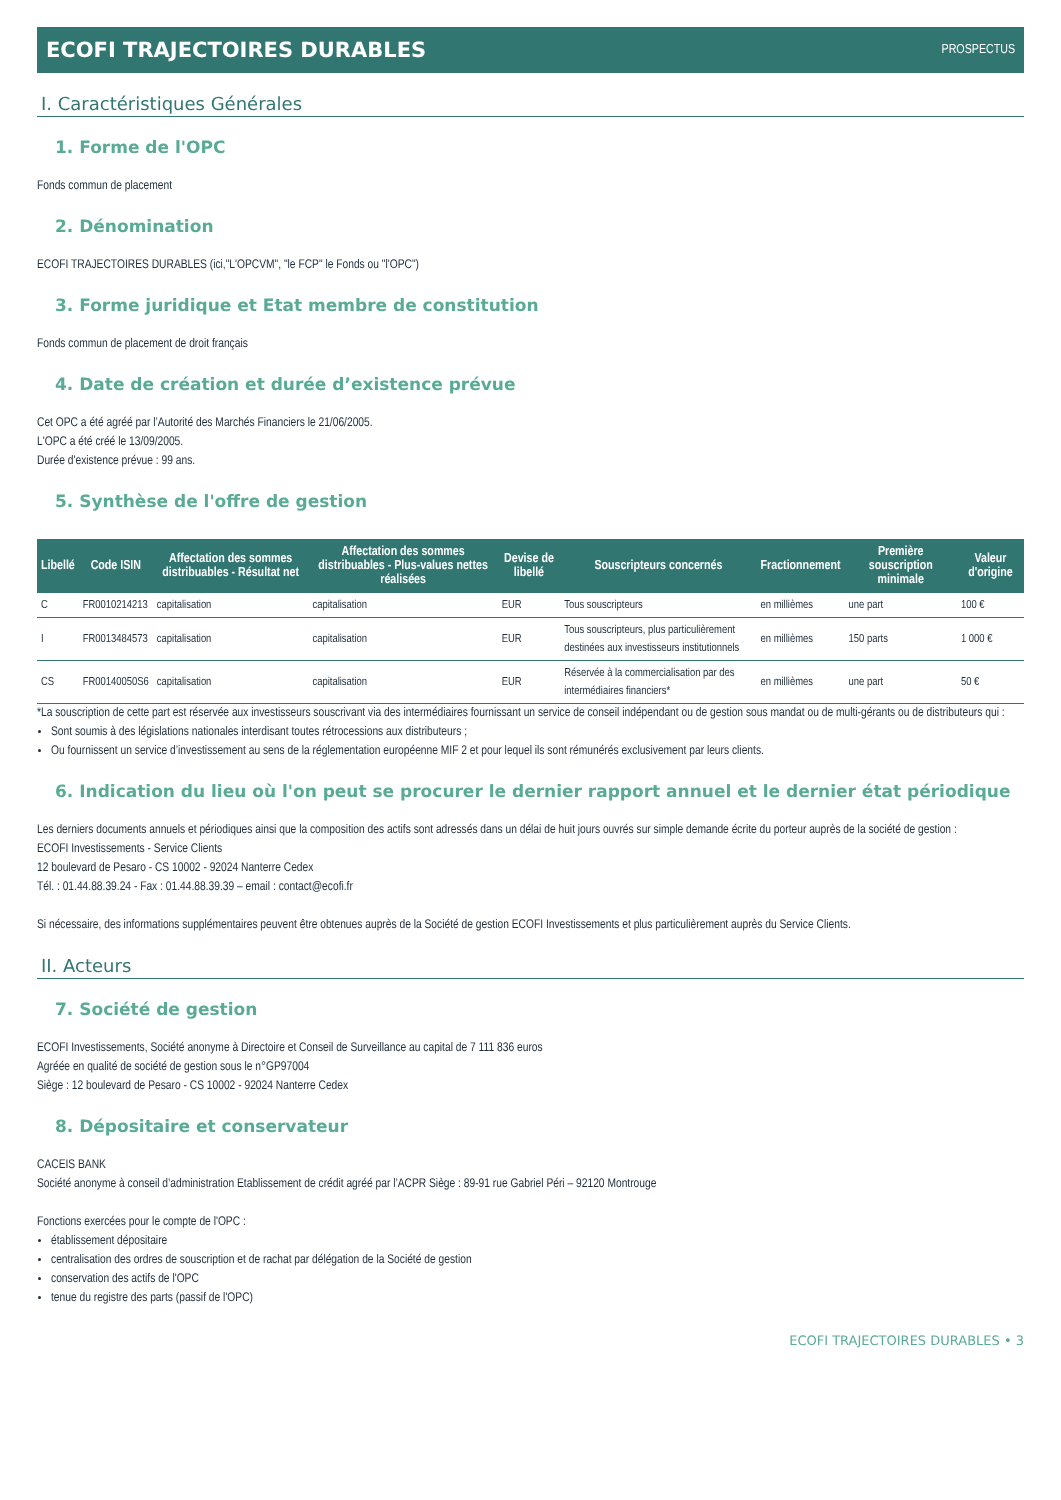ECOFI TRAJECTOIRES DURABLES PROSPECTUS
I. Caractéristiques Générales
1. Forme de l'OPC
Fonds commun de placement
2. Dénomination
ECOFI TRAJECTOIRES DURABLES (ici,"L'OPCVM", "le FCP" le Fonds ou "l'OPC")
3. Forme juridique et Etat membre de constitution
Fonds commun de placement de droit français
4. Date de création et durée d’existence prévue
Cet OPC a été agréé par l’Autorité des Marchés Financiers le 21/06/2005.
L'OPC a été créé le 13/09/2005.
Durée d'existence prévue : 99 ans.
5. Synthèse de l'offre de gestion
| Libellé | Code ISIN | Affectation des sommes distribuables - Résultat net | Affectation des sommes distribuables - Plus-values nettes réalisées | Devise de libellé | Souscripteurs concernés | Fractionnement | Première souscription minimale | Valeur d'origine |
| --- | --- | --- | --- | --- | --- | --- | --- | --- |
| C | FR0010214213 | capitalisation | capitalisation | EUR | Tous souscripteurs | en millièmes | une part | 100 € |
| I | FR0013484573 | capitalisation | capitalisation | EUR | Tous souscripteurs, plus particulièrement destinées aux investisseurs institutionnels | en millièmes | 150 parts | 1 000 € |
| CS | FR00140050S6 | capitalisation | capitalisation | EUR | Réservée à la commercialisation par des intermédiaires financiers* | en millièmes | une part | 50 € |
*La souscription de cette part est réservée aux investisseurs souscrivant via des intermédiaires fournissant un service de conseil indépendant ou de gestion sous mandat ou de multi-gérants ou de distributeurs qui :
Sont soumis à des législations nationales interdisant toutes rétrocessions aux distributeurs ;
Ou fournissent un service d’investissement au sens de la réglementation européenne MIF 2 et pour lequel ils sont rémunérés exclusivement par leurs clients.
6. Indication du lieu où l'on peut se procurer le dernier rapport annuel et le dernier état périodique
Les derniers documents annuels et périodiques ainsi que la composition des actifs sont adressés dans un délai de huit jours ouvrés sur simple demande écrite du porteur auprès de la société de gestion :
ECOFI Investissements - Service Clients
12 boulevard de Pesaro - CS 10002 - 92024 Nanterre Cedex
Tél. : 01.44.88.39.24 - Fax : 01.44.88.39.39 – email : contact@ecofi.fr
Si nécessaire, des informations supplémentaires peuvent être obtenues auprès de la Société de gestion ECOFI Investissements et plus particulièrement auprès du Service Clients.
II. Acteurs
7. Société de gestion
ECOFI Investissements, Société anonyme à Directoire et Conseil de Surveillance au capital de 7 111 836 euros
Agréée en qualité de société de gestion sous le n°GP97004
Siège : 12 boulevard de Pesaro - CS 10002 - 92024 Nanterre Cedex
8. Dépositaire et conservateur
CACEIS BANK
Société anonyme à conseil d’administration Etablissement de crédit agréé par l’ACPR Siège : 89-91 rue Gabriel Péri – 92120 Montrouge
Fonctions exercées pour le compte de l'OPC :
établissement dépositaire
centralisation des ordres de souscription et de rachat par délégation de la Société de gestion
conservation des actifs de l'OPC
tenue du registre des parts (passif de l'OPC)
ECOFI TRAJECTOIRES DURABLES • 3